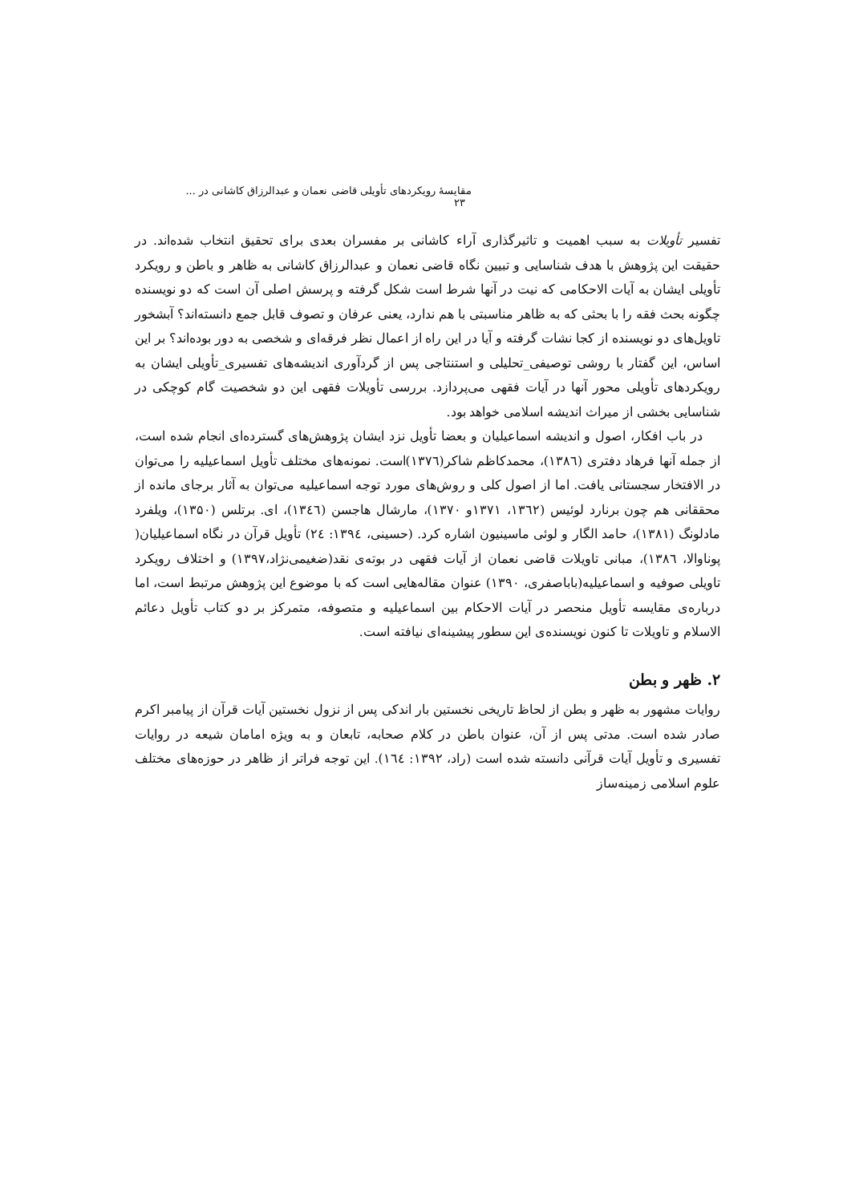مقایسهٔ رویکردهای تأویلی قاضی نعمان و عبدالرزاق کاشانی در ... ۲۳
تفسیر تأویلات به سبب اهمیت و تاثیرگذاری آراء کاشانی بر مفسران بعدی برای تحقیق انتخاب شده‌اند. در حقیقت این پژوهش با هدف شناسایی و تبیین نگاه قاضی نعمان و عبدالرزاق کاشانی به ظاهر و باطن و رویکرد تأویلی ایشان به آیات الاحکامی که نیت در آنها شرط است شکل گرفته و پرسش اصلی آن است که دو نویسنده چگونه بحث فقه را با بحثی که به ظاهر مناسبتی با هم ندارد، یعنی عرفان و تصوف قابل جمع دانسته‌اند؟ آبشخور تاویل‌های دو نویسنده از کجا نشات گرفته و آیا در این راه از اعمال نظر فرقه‌ای و شخصی به دور بوده‌اند؟ بر این اساس، این گفتار با روشی توصیفی_تحلیلی و استنتاجی پس از گردآوری اندیشه‌های تفسیری_تأویلی ایشان به رویکردهای تأویلی محور آنها در آیات فقهی می‌پردازد. بررسی تأویلات فقهی این دو شخصیت گام کوچکی در شناسایی بخشی از میراث اندیشه اسلامی خواهد بود.
در باب افکار، اصول و اندیشه اسماعیلیان و بعضا تأویل نزد ایشان پژوهش‌های گسترده‌ای انجام شده است، از جمله آنها فرهاد دفتری (۱۳۸٦)، محمدکاظم شاکر(۱۳۷٦)است. نمونه‌های مختلف تأویل اسماعیلیه را می‌توان در الافتخار سجستانی یافت. اما از اصول کلی و روش‌های مورد توجه اسماعیلیه می‌توان به آثار برجای مانده از محققانی هم چون برنارد لوئیس (۱۳٦۲، ۱۳۷۱و ۱۳۷۰)، مارشال هاجسن (۱۳٤٦)، ای. برتلس (۱۳۵۰)، ویلفرد مادلونگ (۱۳۸۱)، حامد الگار و لوئی ماسینیون اشاره کرد. (حسینی، ۱۳۹٤: ۲٤) تأویل قرآن در نگاه اسماعیلیان( پوناوالا، ۱۳۸٦)، مبانی تاویلات قاضی نعمان از آیات فقهی در بوته‌ی نقد(ضغیمی‌نژاد،۱۳۹۷) و اختلاف رویکرد تاویلی صوفیه و اسماعیلیه(باباصفری، ۱۳۹۰) عنوان مقاله‌هایی است که با موضوع این پژوهش مرتبط است، اما درباره‌ی مقایسه تأویل منحصر در آیات الاحکام بین اسماعیلیه و متصوفه، متمرکز بر دو کتاب تأویل دعائم الاسلام و تاویلات تا کنون نویسنده‌ی این سطور پیشینه‌ای نیافته است.
۲. ظهر و بطن
روایات مشهور به ظهر و بطن از لحاظ تاریخی نخستین بار اندکی پس از نزول نخستین آیات قرآن از پیامبر اکرم صادر شده است. مدتی پس از آن، عنوان باطن در کلام صحابه، تابعان و به ویژه امامان شیعه در روایات تفسیری و تأویل آیات قرآنی دانسته شده است (راد، ۱۳۹۲: ۱٦٤). این توجه فراتر از ظاهر در حوزه‌های مختلف علوم اسلامی زمینه‌ساز